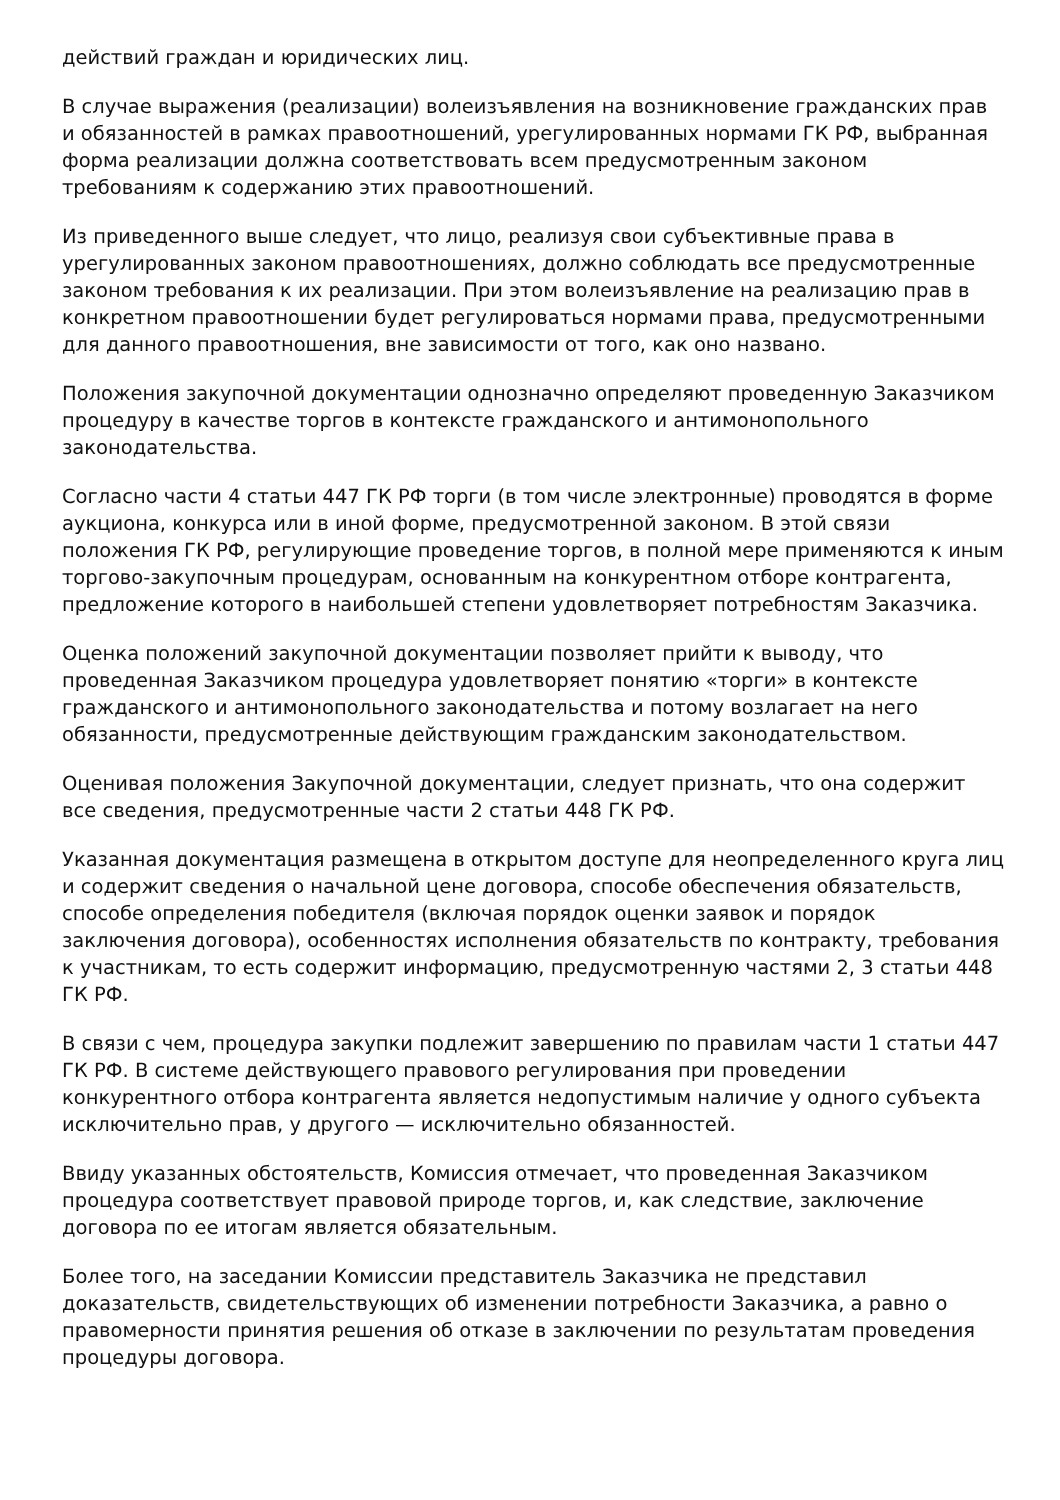действий граждан и юридических лиц.
В случае выражения (реализации) волеизъявления на возникновение гражданских прав и обязанностей в рамках правоотношений, урегулированных нормами ГК РФ, выбранная форма реализации должна соответствовать всем предусмотренным законом требованиям к содержанию этих правоотношений.
Из приведенного выше следует, что лицо, реализуя свои субъективные права в урегулированных законом правоотношениях, должно соблюдать все предусмотренные законом требования к их реализации. При этом волеизъявление на реализацию прав в конкретном правоотношении будет регулироваться нормами права, предусмотренными для данного правоотношения, вне зависимости от того, как оно названо.
Положения закупочной документации однозначно определяют проведенную Заказчиком процедуру в качестве торгов в контексте гражданского и антимонопольного законодательства.
Согласно части 4 статьи 447 ГК РФ торги (в том числе электронные) проводятся в форме аукциона, конкурса или в иной форме, предусмотренной законом. В этой связи положения ГК РФ, регулирующие проведение торгов, в полной мере применяются к иным торгово-закупочным процедурам, основанным на конкурентном отборе контрагента, предложение которого в наибольшей степени удовлетворяет потребностям Заказчика.
Оценка положений закупочной документации позволяет прийти к выводу, что проведенная Заказчиком процедура удовлетворяет понятию «торги» в контексте гражданского и антимонопольного законодательства и потому возлагает на него обязанности, предусмотренные действующим гражданским законодательством.
Оценивая положения Закупочной документации, следует признать, что она содержит все сведения, предусмотренные части 2 статьи 448 ГК РФ.
Указанная документация размещена в открытом доступе для неопределенного круга лиц и содержит сведения о начальной цене договора, способе обеспечения обязательств, способе определения победителя (включая порядок оценки заявок и порядок заключения договора), особенностях исполнения обязательств по контракту, требования к участникам, то есть содержит информацию, предусмотренную частями 2, 3 статьи 448 ГК РФ.
В связи с чем, процедура закупки подлежит завершению по правилам части 1 статьи 447 ГК РФ. В системе действующего правового регулирования при проведении конкурентного отбора контрагента является недопустимым наличие у одного субъекта исключительно прав, у другого — исключительно обязанностей.
Ввиду указанных обстоятельств, Комиссия отмечает, что проведенная Заказчиком процедура соответствует правовой природе торгов, и, как следствие, заключение договора по ее итогам является обязательным.
Более того, на заседании Комиссии представитель Заказчика не представил доказательств, свидетельствующих об изменении потребности Заказчика, а равно о правомерности принятия решения об отказе в заключении по результатам проведения процедуры договора.